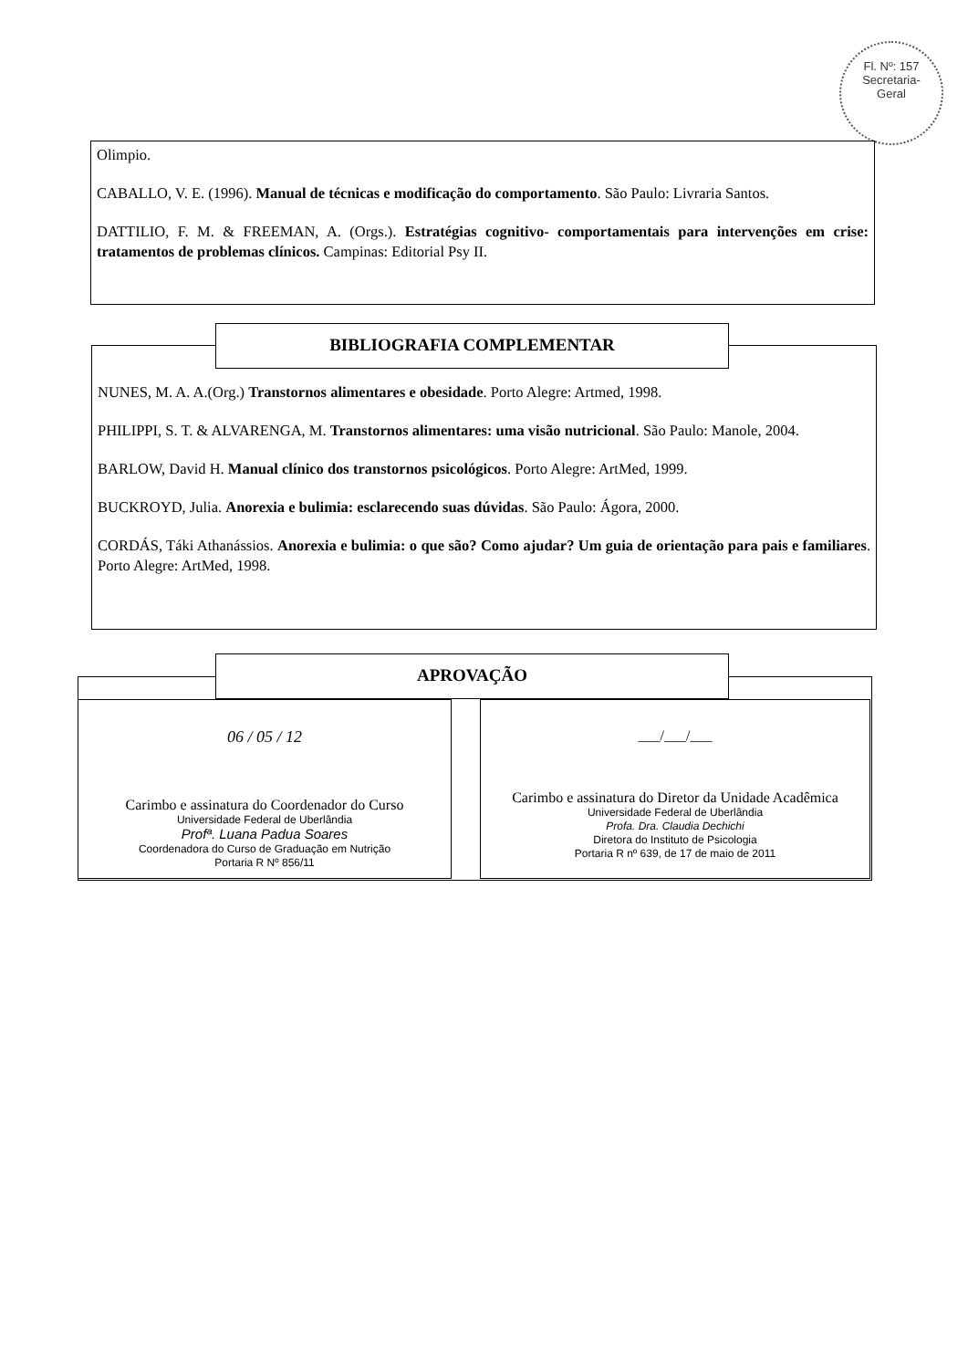Fl. Nº: 157
Secretaria-
Geral
Olimpio.
CABALLO, V. E. (1996). Manual de técnicas e modificação do comportamento. São Paulo: Livraria Santos.
DATTILIO, F. M. & FREEMAN, A. (Orgs.). Estratégias cognitivo- comportamentais para intervenções em crise: tratamentos de problemas clínicos. Campinas: Editorial Psy II.
NUNES, M. A. A.(Org.) Transtornos alimentares e obesidade. Porto Alegre: Artmed, 1998.
PHILIPPI, S. T. & ALVARENGA, M. Transtornos alimentares: uma visão nutricional. São Paulo: Manole, 2004.
BARLOW, David H. Manual clínico dos transtornos psicológicos. Porto Alegre: ArtMed, 1999.
BUCKROYD, Julia. Anorexia e bulimia: esclarecendo suas dúvidas. São Paulo: Ágora, 2000.
CORDÁS, Táki Athanássios. Anorexia e bulimia: o que são? Como ajudar? Um guia de orientação para pais e familiares. Porto Alegre: ArtMed, 1998.
BIBLIOGRAFIA COMPLEMENTAR
APROVAÇÃO
06 / 05 / 12
Carimbo e assinatura do Coordenador do Curso
Universidade Federal de Uberlândia
Profª. Luana Padua Soares
Coordenadora do Curso de Graduação em Nutrição
Portaria R Nº 856/11
___/___/___
Carimbo e assinatura do Diretor da Unidade Acadêmica
Universidade Federal de Uberlândia
Profa. Dra. Claudia Dechichi
Diretora do Instituto de Psicologia
Portaria R nº 639, de 17 de maio de 2011